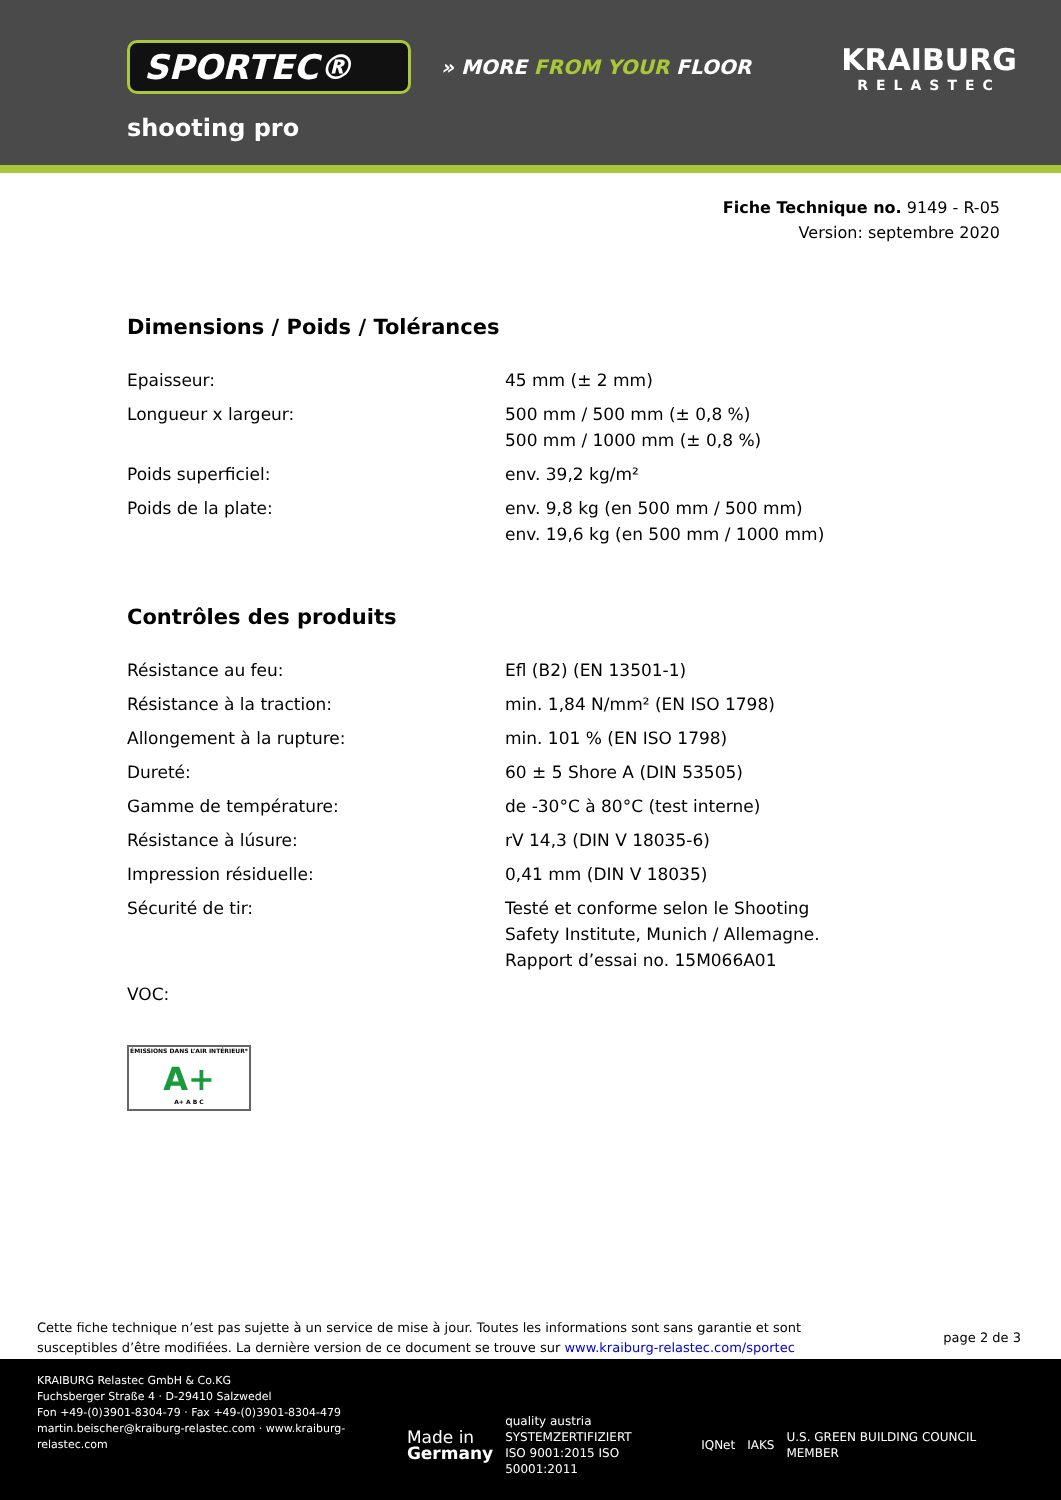SPORTEC®
» MORE FROM YOUR FLOOR
KRAIBURG
RELASTEC
shooting pro
Fiche Technique no. 9149 - R-05
Version: septembre 2020
Dimensions / Poids / Tolérances
| Epaisseur: | 45 mm (± 2 mm) |
| Longueur x largeur: | 500 mm / 500 mm (± 0,8 %) 500 mm / 1000 mm (± 0,8 %) |
| Poids superficiel: | env. 39,2 kg/m² |
| Poids de la plate: | env. 9,8 kg (en 500 mm / 500 mm) env. 19,6 kg (en 500 mm / 1000 mm) |
Contrôles des produits
| Résistance au feu: | Efl (B2) (EN 13501-1) |
| Résistance à la traction: | min. 1,84 N/mm² (EN ISO 1798) |
| Allongement à la rupture: | min. 101 % (EN ISO 1798) |
| Dureté: | 60 ± 5 Shore A (DIN 53505) |
| Gamme de température: | de -30°C à 80°C (test interne) |
| Résistance à lúsure: | rV 14,3 (DIN V 18035-6) |
| Impression résiduelle: | 0,41 mm (DIN V 18035) |
| Sécurité de tir: | Testé et conforme selon le Shooting Safety Institute, Munich / Allemagne. Rapport d’essai no. 15M066A01 |
| VOC: | |
ÉMISSIONS DANS L’AIR INTÉRIEUR*
A+
A+ A B C
Cette fiche technique n’est pas sujette à un service de mise à jour. Toutes les informations sont sans garantie et sont
susceptibles d’être modifiées. La dernière version de ce document se trouve sur www.kraiburg-relastec.com/sportec
page 2 de 3
KRAIBURG Relastec GmbH & Co.KG
Fuchsberger Straße 4 · D-29410 Salzwedel
Fon +49-(0)3901-8304-79 · Fax +49-(0)3901-8304-479
martin.beischer@kraiburg-relastec.com · www.kraiburg-relastec.com
Made in
Germany quality austria
SYSTEMZERTIFIZIERT
ISO 9001:2015 ISO 50001:2011 IQNet IAKS U.S. GREEN BUILDING COUNCIL MEMBER